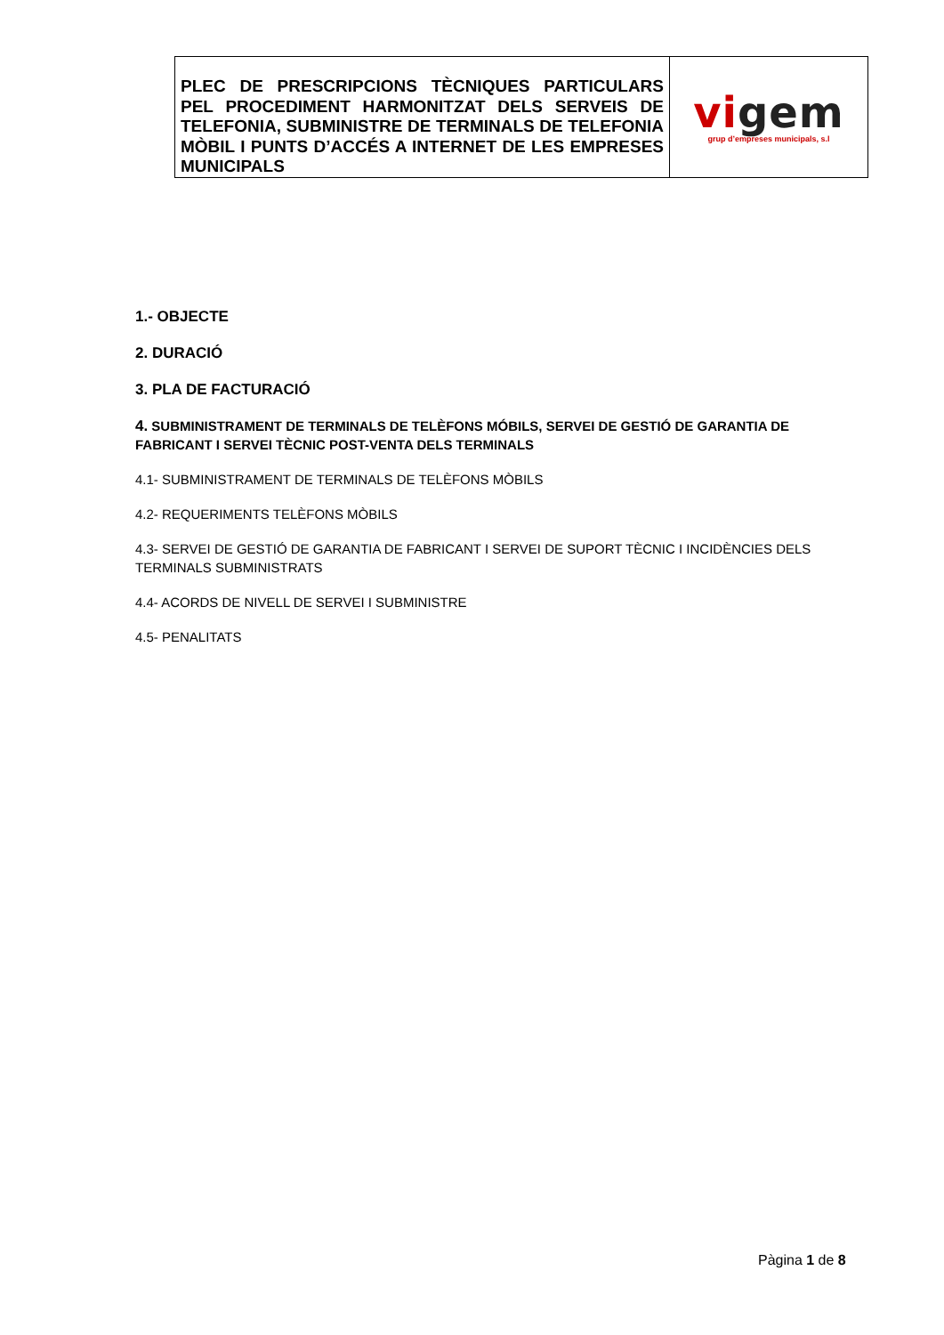| PLEC DE PRESCRIPCIONS TÈCNIQUES PARTICULARS PEL PROCEDIMENT HARMONITZAT DELS SERVEIS DE TELEFONIA, SUBMINISTRE DE TERMINALS DE TELEFONIA MÒBIL I PUNTS D’ACCÉS A INTERNET DE LES EMPRESES MUNICIPALS | vi gem grup d’empreses municipals, s.l |
1.- OBJECTE
2. DURACIÓ
3. PLA DE FACTURACIÓ
4. SUBMINISTRAMENT DE TERMINALS DE TELÈFONS MÓBILS, SERVEI DE GESTIÓ DE GARANTIA DE FABRICANT I SERVEI TÈCNIC POST-VENTA DELS TERMINALS
4.1- SUBMINISTRAMENT DE TERMINALS DE TELÈFONS MÒBILS
4.2- REQUERIMENTS TELÈFONS MÒBILS
4.3- SERVEI DE GESTIÓ DE GARANTIA DE FABRICANT I SERVEI DE SUPORT TÈCNIC I INCIDÈNCIES DELS TERMINALS SUBMINISTRATS
4.4- ACORDS DE NIVELL DE SERVEI I SUBMINISTRE
4.5- PENALITATS
Pàgina 1 de 8